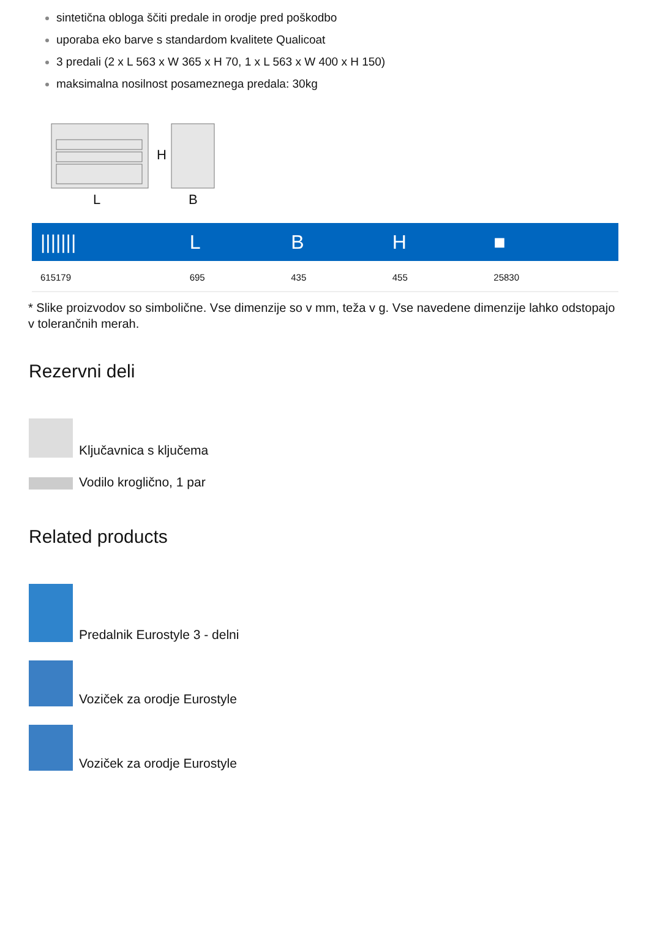sintetična obloga ščiti predale in orodje pred poškodbo
uporaba eko barve s standardom kvalitete Qualicoat
3 predali (2 x L 563 x W 365 x H 70, 1 x L 563 x W 400 x H 150)
maksimalna nosilnost posameznega predala: 30kg
H
L
B
| /////// | L | B | H | ■ |
| --- | --- | --- | --- | --- |
| 615179 | 695 | 435 | 455 | 25830 |
* Slike proizvodov so simbolične. Vse dimenzije so v mm, teža v g. Vse navedene dimenzije lahko odstopajo v tolerančnih merah.
Rezervni deli
Ključavnica s ključema
Vodilo kroglično, 1 par
Related products
Predalnik Eurostyle 3 - delni
Voziček za orodje Eurostyle
Voziček za orodje Eurostyle